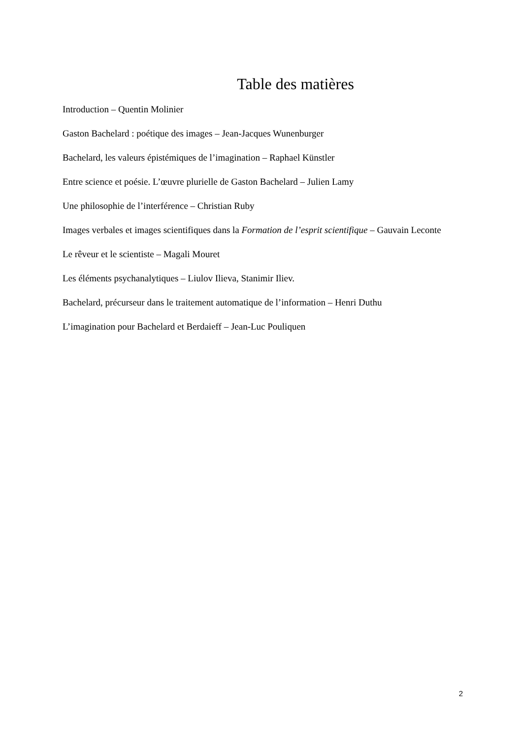Table des matières
Introduction – Quentin Molinier
Gaston Bachelard : poétique des images – Jean-Jacques Wunenburger
Bachelard, les valeurs épistémiques de l’imagination – Raphael Künstler
Entre science et poésie. L’œuvre plurielle de Gaston Bachelard – Julien Lamy
Une philosophie de l’interférence – Christian Ruby
Images verbales et images scientifiques dans la Formation de l’esprit scientifique – Gauvain Leconte
Le rêveur et le scientiste – Magali Mouret
Les éléments psychanalytiques – Liulov Ilieva, Stanimir Iliev.
Bachelard, précurseur dans le traitement automatique de l’information – Henri Duthu
L’imagination pour Bachelard et Berdaieff – Jean-Luc Pouliquen
2